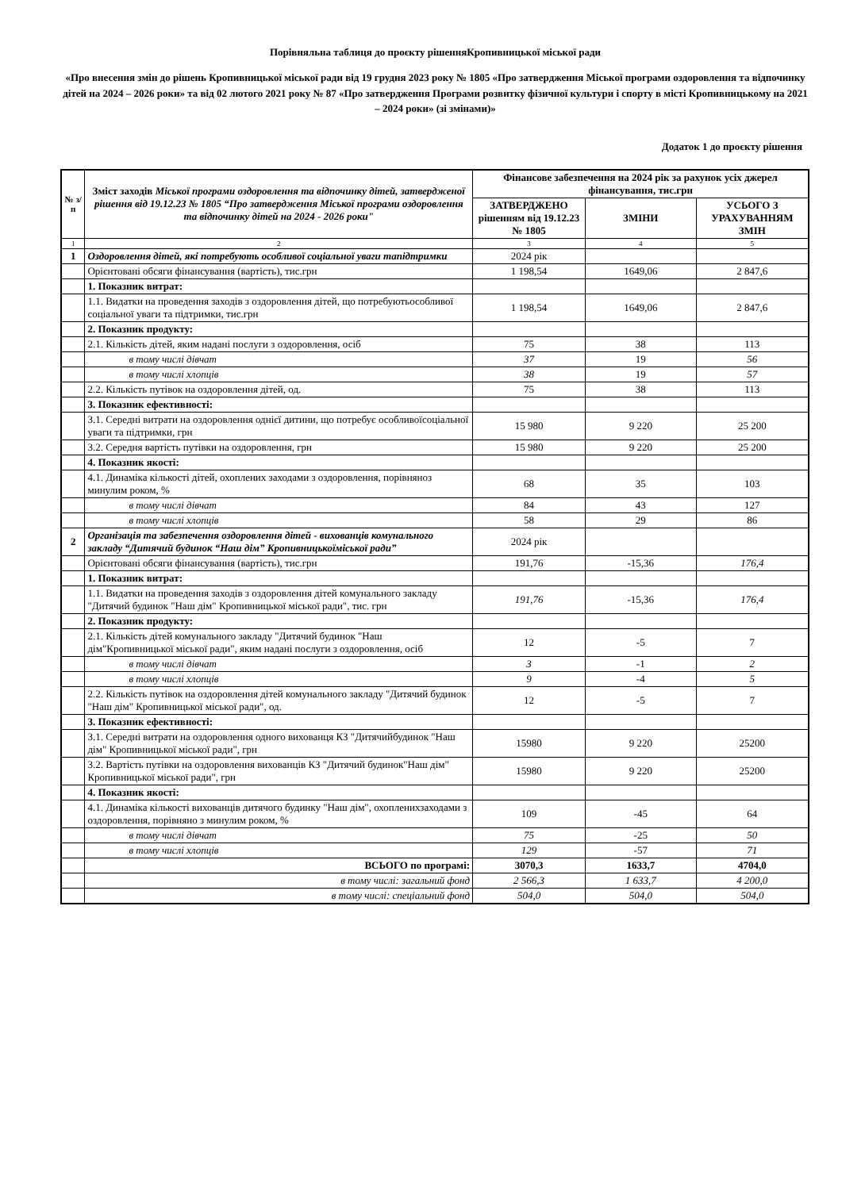Порівняльна таблиця до проєкту рішенняКропивницької міської ради
«Про внесення змін до рішень Кропивницької міської ради від 19 грудня 2023 року № 1805 «Про затвердження Міської програми оздоровлення та відпочинку дітей на 2024 – 2026 роки» та від 02 лютого 2021 року № 87 «Про затвердження Програми розвитку фізичної культури і спорту в місті Кропивницькому на 2021 – 2024 роки» (зі змінами)»
Додаток 1 до проєкту рішення
| № з/п | Зміст заходів Міської програми оздоровлення та відпочинку дітей, затвердженої рішення від 19.12.23 № 1805 “Про затвердження Міської програми оздоровлення та відпочинку дітей на 2024 - 2026 роки" | Фінансове забезпечення на 2024 рік за рахунок усіх джерел фінансування, тис.грн | | |
| --- | --- | --- | --- | --- |
| | | ЗАТВЕРДЖЕНО рішенням від 19.12.23 № 1805 | ЗМІНИ | УСЬОГО З УРАХУВАННЯМ ЗМІН |
| 1 | 2 | 3 | 4 | 5 |
| 1 | Оздоровлення дітей, які потребують особливої соціальної уваги тапідтримки | 2024 рік | | |
| | Орієнтовані обсяги фінансування (вартість), тис.грн | 1 198,54 | 1649,06 | 2 847,6 |
| | 1. Показник витрат: | | | |
| | 1.1. Видатки на проведення заходів з оздоровлення дітей, що потребуютьособливої соціальної уваги та підтримки, тис.грн | 1 198,54 | 1649,06 | 2 847,6 |
| | 2. Показник продукту: | | | |
| | 2.1. Кількість дітей, яким надані послуги з оздоровлення, осіб | 75 | 38 | 113 |
| | в тому числі дівчат | 37 | 19 | 56 |
| | в тому числі хлопців | 38 | 19 | 57 |
| | 2.2. Кількість путівок на оздоровлення дітей, од. | 75 | 38 | 113 |
| | 3. Показник ефективності: | | | |
| | 3.1. Середні витрати на оздоровлення однієї дитини, що потребує особливоїсоціальної уваги та підтримки, грн | 15 980 | 9 220 | 25 200 |
| | 3.2. Середня вартість путівки на оздоровлення, грн | 15 980 | 9 220 | 25 200 |
| | 4. Показник якості: | | | |
| | 4.1. Динаміка кількості дітей, охоплених заходами з оздоровлення, порівняноз минулим роком, % | 68 | 35 | 103 |
| | в тому числі дівчат | 84 | 43 | 127 |
| | в тому числі хлопців | 58 | 29 | 86 |
| 2 | Організація та забезпечення оздоровлення дітей - вихованців комунального закладу “Дитячий будинок “Наш дім” Кропивницькоїміської ради” | 2024 рік | | |
| | Орієнтовані обсяги фінансування (вартість), тис.грн | 191,76 | -15,36 | 176,4 |
| | 1. Показник витрат: | | | |
| | 1.1. Видатки на проведення заходів з оздоровлення дітей комунального закладу "Дитячий будинок "Наш дім" Кропивницької міської ради", тис. грн | 191,76 | -15,36 | 176,4 |
| | 2. Показник продукту: | | | |
| | 2.1. Кількість дітей комунального закладу "Дитячий будинок "Наш дім"Кропивницької міської ради", яким надані послуги з оздоровлення, осіб | 12 | -5 | 7 |
| | в тому числі дівчат | 3 | -1 | 2 |
| | в тому числі хлопців | 9 | -4 | 5 |
| | 2.2. Кількість путівок на оздоровлення дітей комунального закладу "Дитячий будинок "Наш дім" Кропивницької міської ради", од. | 12 | -5 | 7 |
| | 3. Показник ефективності: | | | |
| | 3.1. Середні витрати на оздоровлення одного вихованця КЗ "Дитячийбудинок "Наш дім" Кропивницької міської ради", грн | 15980 | 9 220 | 25200 |
| | 3.2. Вартість путівки на оздоровлення вихованців КЗ "Дитячий будинок"Наш дім" Кропивницької міської ради", грн | 15980 | 9 220 | 25200 |
| | 4. Показник якості: | | | |
| | 4.1. Динаміка кількості вихованців дитячого будинку "Наш дім", охопленихзаходами з оздоровлення, порівняно з минулим роком, % | 109 | -45 | 64 |
| | в тому числі дівчат | 75 | -25 | 50 |
| | в тому числі хлопців | 129 | -57 | 71 |
| | ВСЬОГО по програмі: | 3070,3 | 1633,7 | 4704,0 |
| | в тому числі: загальний фонд | 2 566,3 | 1 633,7 | 4 200,0 |
| | в тому числі: спеціальний фонд | 504,0 | 504,0 | 504,0 |